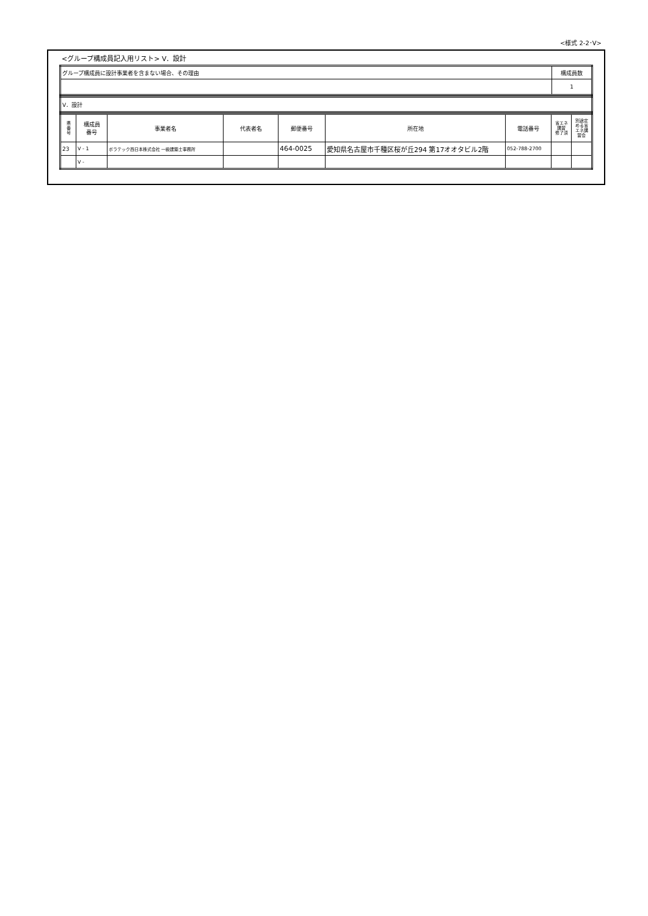<様式 2-2･V>
<グループ構成員記入用リスト> V．設計
| グループ構成員に設計事業者を含まない場合、その理由 | 構成員数 |
| | 1 |
| V．設計 |
| 県 番 号 | 構成員 番号 | 事業者名 | 代表者名 | 郵便番号 | 所在地 | 電話番号 | 省エネ 講習 修了済 | 別途定 める省 エネ講 習会 |
| --- | --- | --- | --- | --- | --- | --- | --- | --- |
| 23 | V - 1 | ポラテック西日本株式会社 一級建築士事務所 | | 464-0025 | 愛知県名古屋市千種区桜が丘294 第17オオタビル2階 | 052-788-2700 | | |
| | V - | | | | | | | |